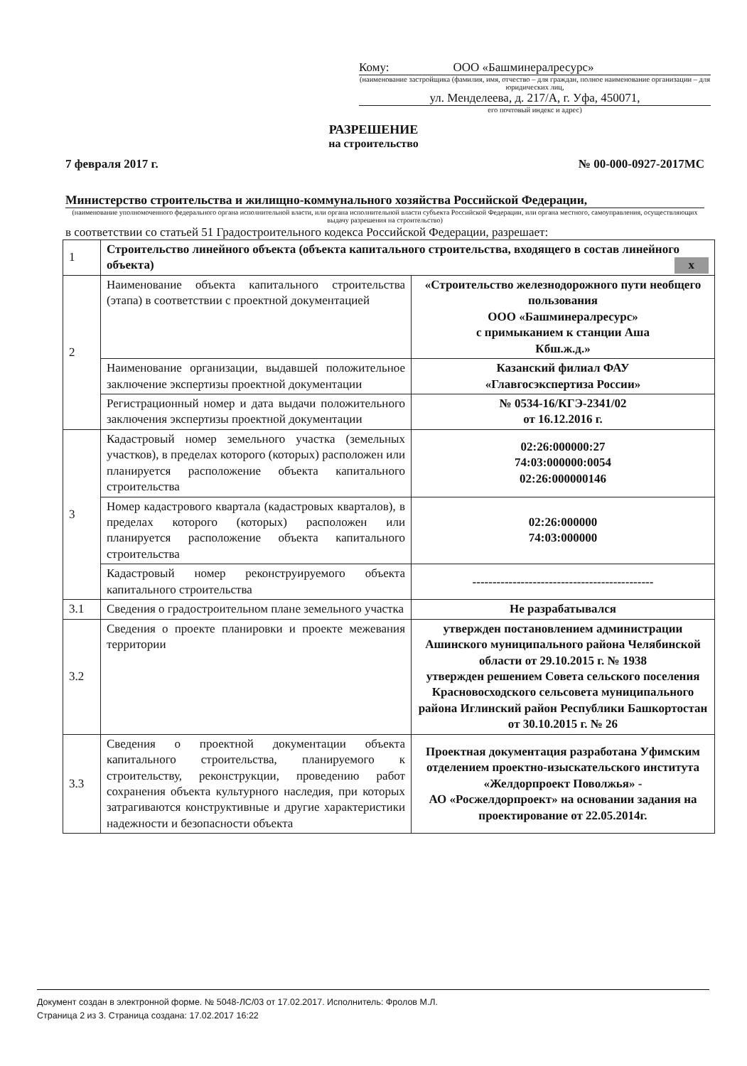Кому: ООО «Башминералресурс»
(наименование застройщика (фамилия, имя, отчество – для граждан, полное наименование организации – для юридических лиц,
ул. Менделеева, д. 217/А, г. Уфа, 450071,
его почтовый индекс и адрес)
РАЗРЕШЕНИЕ
на строительство
7 февраля 2017 г. № 00-000-0927-2017МС
Министерство строительства и жилищно-коммунального хозяйства Российской Федерации,
(наименование уполномоченного федерального органа исполнительной власти, или органа исполнительной власти субъекта Российской Федерации, или органа местного, самоуправления, осуществляющих выдачу разрешения на строительство)
в соответствии со статьей 51 Градостроительного кодекса Российской Федерации, разрешает:
| 1 | Строительство линейного объекта (объекта капитального строительства, входящего в состав линейного объекта) x | |
| 2 | Наименование объекта капитального строительства (этапа) в соответствии с проектной документацией | «Строительство железнодорожного пути необщего пользования ООО «Башминералресурс» с примыканием к станции Аша Кбш.ж.д.» |
| | Наименование организации, выдавшей положительное заключение экспертизы проектной документации | Казанский филиал ФАУ «Главгосэкспертиза России» |
| | Регистрационный номер и дата выдачи положительного заключения экспертизы проектной документации | № 0534-16/КГЭ-2341/02 от 16.12.2016 г. |
| 3 | Кадастровый номер земельного участка (земельных участков), в пределах которого (которых) расположен или планируется расположение объекта капитального строительства | 02:26:000000:27 74:03:000000:0054 02:26:000000146 |
| | Номер кадастрового квартала (кадастровых кварталов), в пределах которого (которых) расположен или планируется расположение объекта капитального строительства | 02:26:000000 74:03:000000 |
| | Кадастровый номер реконструируемого объекта капитального строительства | --------------------------------------------- |
| 3.1 | Сведения о градостроительном плане земельного участка | Не разрабатывался |
| 3.2 | Сведения о проекте планировки и проекте межевания территории | утвержден постановлением администрации Ашинского муниципального района Челябинской области от 29.10.2015 г. № 1938 утвержден решением Совета сельского поселения Красновосходского сельсовета муниципального района Иглинский район Республики Башкортостан от 30.10.2015 г. № 26 |
| 3.3 | Сведения о проектной документации объекта капитального строительства, планируемого к строительству, реконструкции, проведению работ сохранения объекта культурного наследия, при которых затрагиваются конструктивные и другие характеристики надежности и безопасности объекта | Проектная документация разработана Уфимским отделением проектно-изыскательского института «Желдорпроект Поволжья» - АО «Росжелдорпроект» на основании задания на проектирование от 22.05.2014г. |
Документ создан в электронной форме. № 5048-ЛС/03 от 17.02.2017. Исполнитель: Фролов М.Л.
Страница 2 из 3. Страница создана: 17.02.2017 16:22